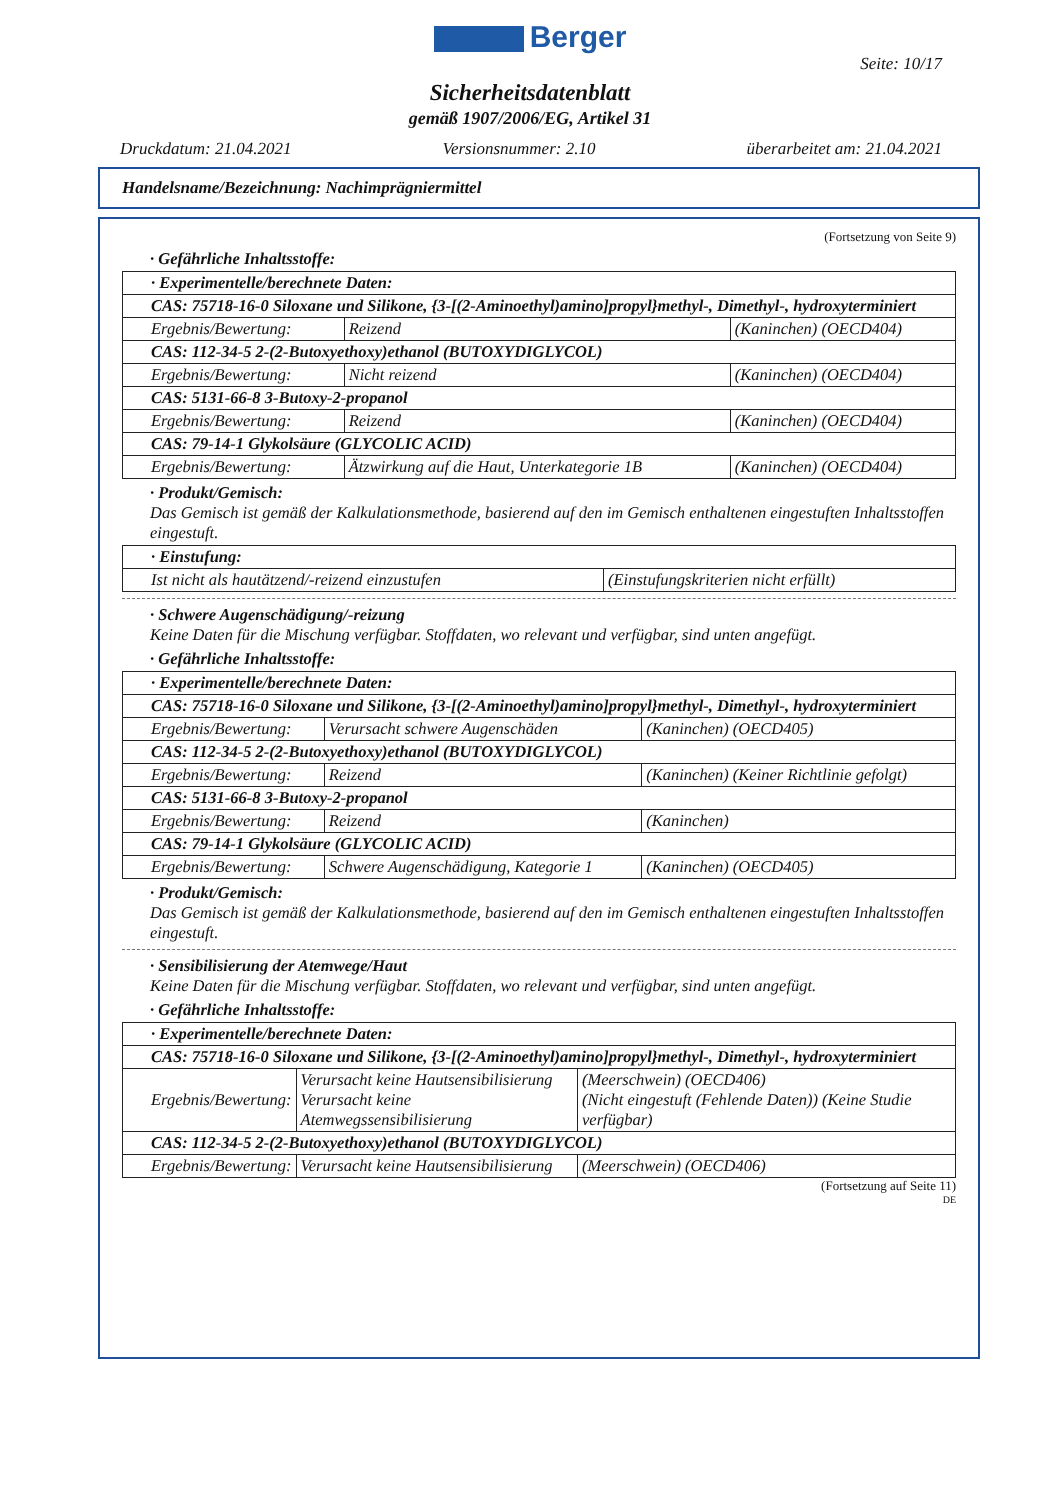Berger
Seite: 10/17
Sicherheitsdatenblatt
gemäß 1907/2006/EG, Artikel 31
Druckdatum: 21.04.2021 Versionsnummer: 2.10 überarbeitet am: 21.04.2021
Handelsname/Bezeichnung: Nachimprägniermittel
(Fortsetzung von Seite 9)
· Gefährliche Inhaltsstoffe:
| · Experimentelle/berechnete Daten: | | |
| CAS: 75718-16-0 Siloxane und Silikone, {3-[(2-Aminoethyl)amino]propyl}methyl-, Dimethyl-, hydroxyterminiert | | |
| Ergebnis/Bewertung: | Reizend | (Kaninchen) (OECD404) |
| CAS: 112-34-5 2-(2-Butoxyethoxy)ethanol (BUTOXYDIGLYCOL) | | |
| Ergebnis/Bewertung: | Nicht reizend | (Kaninchen) (OECD404) |
| CAS: 5131-66-8 3-Butoxy-2-propanol | | |
| Ergebnis/Bewertung: | Reizend | (Kaninchen) (OECD404) |
| CAS: 79-14-1 Glykolsäure (GLYCOLIC ACID) | | |
| Ergebnis/Bewertung: | Ätzwirkung auf die Haut, Unterkategorie 1B | (Kaninchen) (OECD404) |
· Produkt/Gemisch:
Das Gemisch ist gemäß der Kalkulationsmethode, basierend auf den im Gemisch enthaltenen eingestuften Inhaltsstoffen eingestuft.
| · Einstufung: | |
| Ist nicht als hautätzend/-reizend einzustufen | (Einstufungskriterien nicht erfüllt) |
· Schwere Augenschädigung/-reizung
Keine Daten für die Mischung verfügbar. Stoffdaten, wo relevant und verfügbar, sind unten angefügt.
· Gefährliche Inhaltsstoffe:
| · Experimentelle/berechnete Daten: | | |
| CAS: 75718-16-0 Siloxane und Silikone, {3-[(2-Aminoethyl)amino]propyl}methyl-, Dimethyl-, hydroxyterminiert | | |
| Ergebnis/Bewertung: | Verursacht schwere Augenschäden | (Kaninchen) (OECD405) |
| CAS: 112-34-5 2-(2-Butoxyethoxy)ethanol (BUTOXYDIGLYCOL) | | |
| Ergebnis/Bewertung: | Reizend | (Kaninchen) (Keiner Richtlinie gefolgt) |
| CAS: 5131-66-8 3-Butoxy-2-propanol | | |
| Ergebnis/Bewertung: | Reizend | (Kaninchen) |
| CAS: 79-14-1 Glykolsäure (GLYCOLIC ACID) | | |
| Ergebnis/Bewertung: | Schwere Augenschädigung, Kategorie 1 | (Kaninchen) (OECD405) |
· Produkt/Gemisch:
Das Gemisch ist gemäß der Kalkulationsmethode, basierend auf den im Gemisch enthaltenen eingestuften Inhaltsstoffen eingestuft.
· Sensibilisierung der Atemwege/Haut
Keine Daten für die Mischung verfügbar. Stoffdaten, wo relevant und verfügbar, sind unten angefügt.
· Gefährliche Inhaltsstoffe:
| · Experimentelle/berechnete Daten: | | |
| CAS: 75718-16-0 Siloxane und Silikone, {3-[(2-Aminoethyl)amino]propyl}methyl-, Dimethyl-, hydroxyterminiert | | |
| Ergebnis/Bewertung: | Verursacht keine Hautsensibilisierung Verursacht keine Atemwegssensibilisierung | (Meerschwein) (OECD406) (Nicht eingestuft (Fehlende Daten)) (Keine Studie verfügbar) |
| CAS: 112-34-5 2-(2-Butoxyethoxy)ethanol (BUTOXYDIGLYCOL) | | |
| Ergebnis/Bewertung: | Verursacht keine Hautsensibilisierung | (Meerschwein) (OECD406) |
(Fortsetzung auf Seite 11)
DE